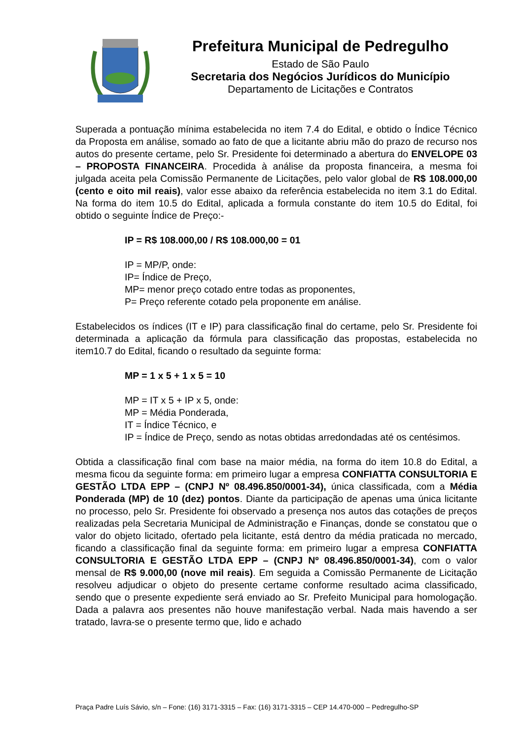Prefeitura Municipal de Pedregulho
Estado de São Paulo
Secretaria dos Negócios Jurídicos do Município
Departamento de Licitações e Contratos
Superada a pontuação mínima estabelecida no item 7.4 do Edital, e obtido o Índice Técnico da Proposta em análise, somado ao fato de que a licitante abriu mão do prazo de recurso nos autos do presente certame, pelo Sr. Presidente foi determinado a abertura do ENVELOPE 03 – PROPOSTA FINANCEIRA. Procedida à análise da proposta financeira, a mesma foi julgada aceita pela Comissão Permanente de Licitações, pelo valor global de R$ 108.000,00 (cento e oito mil reais), valor esse abaixo da referência estabelecida no item 3.1 do Edital. Na forma do item 10.5 do Edital, aplicada a formula constante do item 10.5 do Edital, foi obtido o seguinte Índice de Preço:-
IP = R$ 108.000,00 / R$ 108.000,00 = 01
IP = MP/P, onde:
IP= Índice de Preço,
MP= menor preço cotado entre todas as proponentes,
P= Preço referente cotado pela proponente em análise.
Estabelecidos os índices (IT e IP) para classificação final do certame, pelo Sr. Presidente foi determinada a aplicação da fórmula para classificação das propostas, estabelecida no item10.7 do Edital, ficando o resultado da seguinte forma:
MP = 1 x 5 + 1 x 5 = 10
MP = IT x 5 + IP x 5, onde:
MP = Média Ponderada,
IT = Índice Técnico, e
IP = Índice de Preço, sendo as notas obtidas arredondadas até os centésimos.
Obtida a classificação final com base na maior média, na forma do item 10.8 do Edital, a mesma ficou da seguinte forma: em primeiro lugar a empresa CONFIATTA CONSULTORIA E GESTÃO LTDA EPP – (CNPJ Nº 08.496.850/0001-34), única classificada, com a Média Ponderada (MP) de 10 (dez) pontos. Diante da participação de apenas uma única licitante no processo, pelo Sr. Presidente foi observado a presença nos autos das cotações de preços realizadas pela Secretaria Municipal de Administração e Finanças, donde se constatou que o valor do objeto licitado, ofertado pela licitante, está dentro da média praticada no mercado, ficando a classificação final da seguinte forma: em primeiro lugar a empresa CONFIATTA CONSULTORIA E GESTÃO LTDA EPP – (CNPJ Nº 08.496.850/0001-34), com o valor mensal de R$ 9.000,00 (nove mil reais). Em seguida a Comissão Permanente de Licitação resolveu adjudicar o objeto do presente certame conforme resultado acima classificado, sendo que o presente expediente será enviado ao Sr. Prefeito Municipal para homologação. Dada a palavra aos presentes não houve manifestação verbal. Nada mais havendo a ser tratado, lavra-se o presente termo que, lido e achado
Praça Padre Luís Sávio, s/n – Fone: (16) 3171-3315 – Fax: (16) 3171-3315 – CEP 14.470-000 – Pedregulho-SP